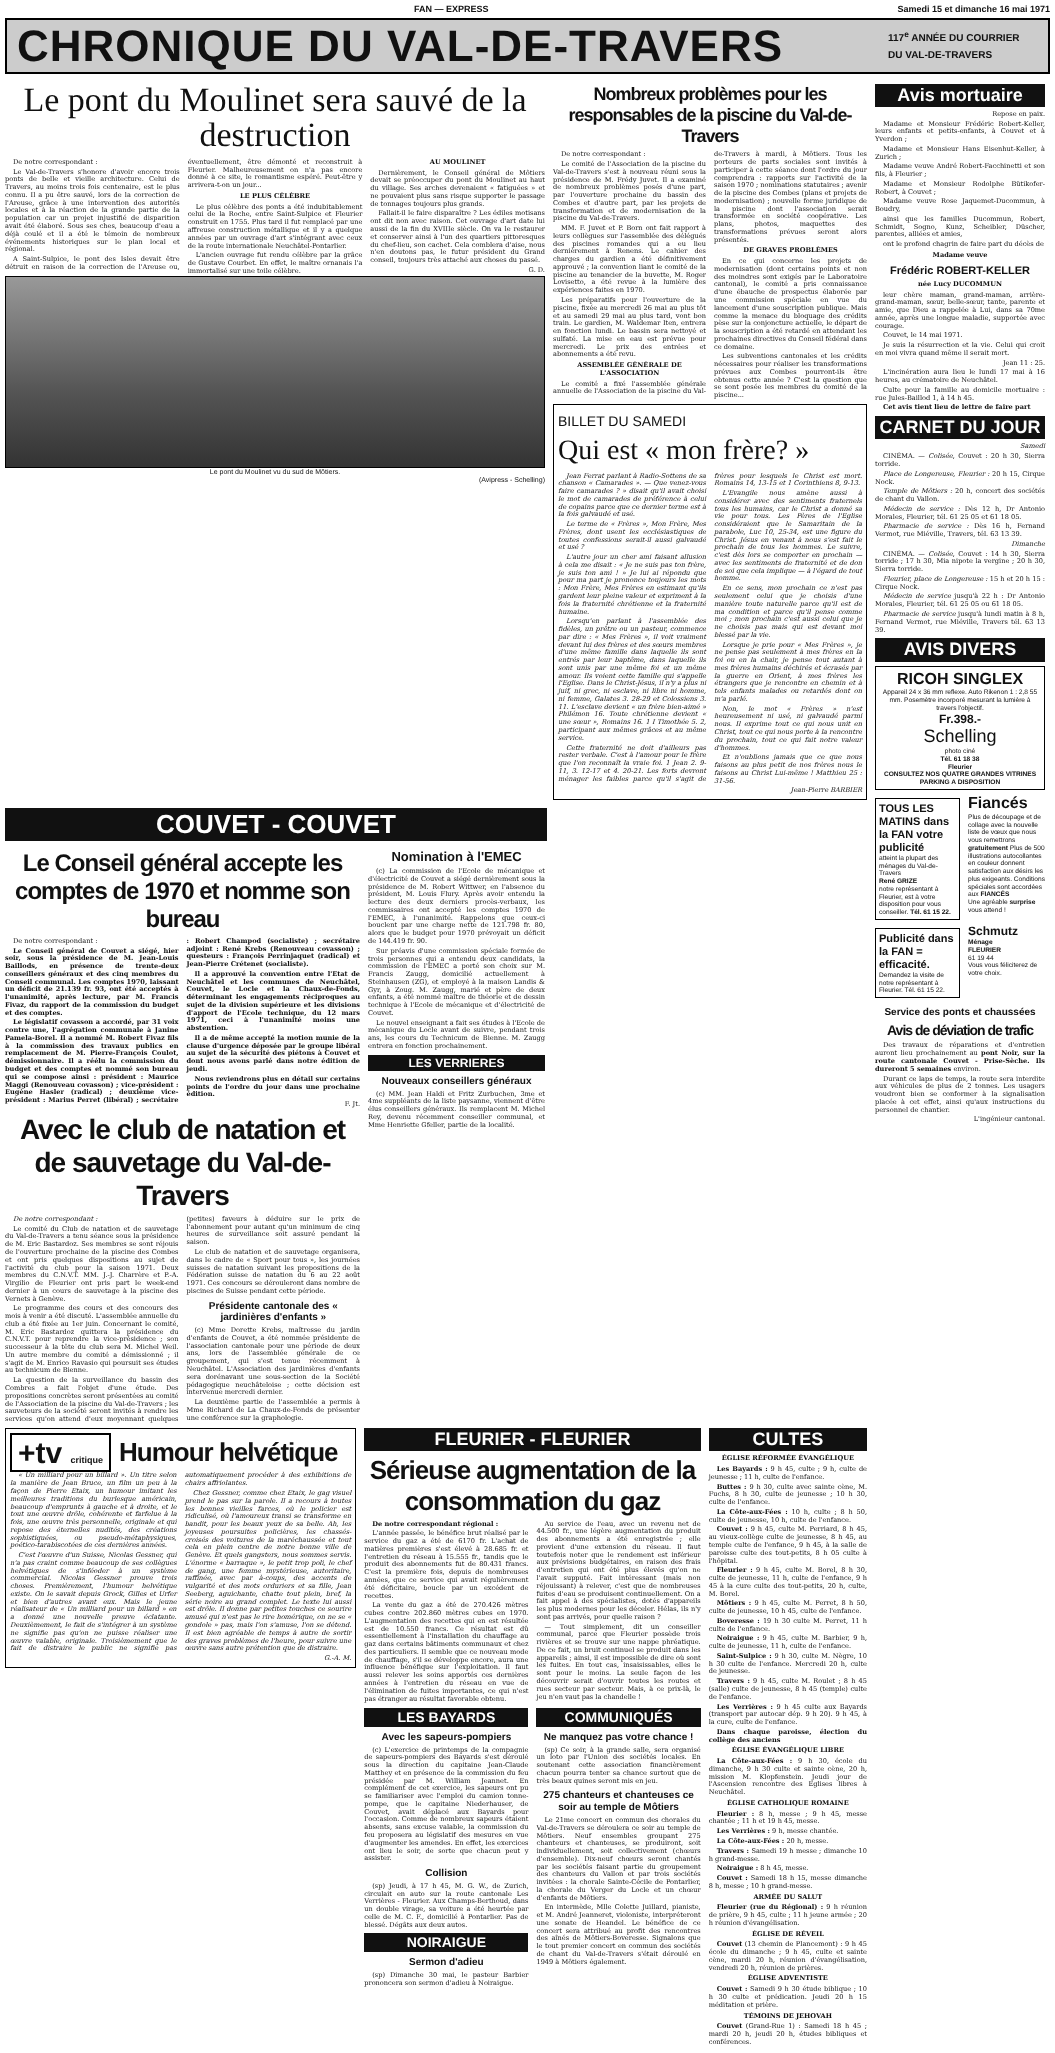FAN — EXPRESS Samedi 15 et dimanche 16 mai 1971
CHRONIQUE DU VAL-DE-TRAVERS
117<sup>e</sup> ANNÉE DU COURRIER
DU VAL-DE-TRAVERS
Le pont du Moulinet sera sauvé de la destruction
De notre correspondant :
Le Val-de-Travers s'honore d'avoir encore trois ponts de belle et vieille architecture. Celui de Travers, au moins trois fois centenaire, est le plus connu. Il a pu être sauvé, lors de la correction de l'Areuse, grâce à une intervention des autorités locales et à la réaction de la grande partie de la population car un projet injustifié de disparition avait été élaboré. Sous ses ches, beaucoup d'eau a déjà coulé et il a été le témoin de nombreux événements historiques sur le plan local et régional.
A Saint-Sulpice, le pont des Isles devait être détruit en raison de la correction de l'Areuse ou, éventuellement, être démonté et reconstruit à Fleurier. Malheureusement on n'a pas encore donné à ce site, le romantisme espéré. Peut-être y arrivera-t-on un jour...
LE PLUS CÉLÈBRE
Le plus célèbre des ponts a été indubitablement celui de la Roche, entre Saint-Sulpice et Fleurier construit en 1755. Plus tard il fut remplacé par une affreuse construction métallique et il y a quelque années par un ouvrage d'art s'intégrant avec ceux de la route internationale Neuchâtel-Pontarlier.
L'ancien ouvrage fut rendu célèbre par la grâce de Gustave Courbet. En effet, le maître ornanais l'a immortalisé sur une toile célèbre.
AU MOULINET
Dernièrement, le Conseil général de Môtiers devait se préoccuper du pont du Moulinet au haut du village. Ses arches devenaient « fatiguées » et ne pouvaient plus sans risque supporter le passage de tonnages toujours plus grands.
Fallait-il le faire disparaître ? Les édiles motisans ont dit non avec raison. Cet ouvrage d'art date lui aussi de la fin du XVIIIe siècle. On va le restaurer et conserver ainsi à l'un des quartiers pittoresques du chef-lieu, son cachet. Cela comblera d'aise, nous n'en doutons pas, le futur président du Grand conseil, toujours très attaché aux choses du passé.
G. D.
Le pont du Moulinet vu du sud de Môtiers.
(Avipress - Schelling)
Nombreux problèmes pour les responsables de la piscine du Val-de-Travers
De notre correspondant :
Le comité de l'Association de la piscine du Val-de-Travers s'est à nouveau réuni sous la présidence de M. Frédy Juvet. Il a examiné de nombreux problèmes posés d'une part, par l'ouverture prochaine du bassin des Combes et d'autre part, par les projets de transformation et de modernisation de la piscine du Val-de-Travers.
MM. F. Juvet et P. Born ont fait rapport à leurs collègues sur l'assemblée des délégués des piscines romandes qui a eu lieu dernièrement à Renens. Le cahier des charges du gardien a été définitivement approuvé ; la convention liant le comité de la piscine au tenancier de la buvette, M. Roger Lovisetto, a été revue à la lumière des expériences faites en 1970.
Les préparatifs pour l'ouverture de la piscine, fixée au mercredi 26 mai au plus tôt et au samedi 29 mai au plus tard, vont bon train. Le gardien, M. Waldemar Iten, entrera en fonction lundi. Le bassin sera nettoyé et sulfaté. La mise en eau est prévue pour mercredi. Le prix des entrées et abonnements a été revu.
ASSEMBLÉE GÉNÉRALE DE L'ASSOCIATION
Le comité a fixé l'assemblée générale annuelle de l'Association de la piscine du Val-de-Travers à mardi, à Môtiers. Tous les porteurs de parts sociales sont invités à participer à cette séance dont l'ordre du jour comprendra : rapports sur l'activité de la saison 1970 ; nominations statutaires ; avenir de la piscine des Combes (plans et projets de modernisation) ; nouvelle forme juridique de la piscine dont l'association serait transformée en société coopérative. Les plans, photos, maquettes des transformations prévues seront alors présentés.
DE GRAVES PROBLÈMES
En ce qui concerne les projets de modernisation (dont certains points et non des moindres sont exigés par le Laboratoire cantonal), le comité a pris connaissance d'une ébauche de prospectus élaborée par une commission spéciale en vue du lancement d'une souscription publique. Mais comme la menace du bloquage des crédits pèse sur la conjoncture actuelle, le départ de la souscription a été retardé en attendant les prochaines directives du Conseil fédéral dans ce domaine.
Les subventions cantonales et les crédits nécessaires pour réaliser les transformations prévues aux Combes pourront-ils être obtenus cette année ? C'est la question que se sont posée les membres du comité de la piscine...
BILLET DU SAMEDI
Qui est « mon frère? »
Jean Ferrat parlant à Radio-Sottens de sa chanson « Camarades ». — Que venez-vous faire camarades ? » disait qu'il avait choisi le mot de camarades de préférence à celui de copains parce que ce dernier terme est à la fois galvaudé et usé.
Le terme de « Frères », Mon Frère, Mes Frères, dont usent les ecclésiastiques de toutes confessions serait-il aussi galvaudé et usé ?
L'autre jour un cher ami faisant allusion à cela me disait : « Je ne suis pas ton frère, je suis ton ami ! » Je lui ai répondu que pour ma part je prononce toujours les mots : Mon Frère, Mes Frères en estimant qu'ils gardent leur pleine valeur et expriment à la fois la fraternité chrétienne et la fraternité humaine.
Lorsqu'en parlant à l'assemblée des fidèles, un prêtre ou un pasteur, commence par dire : « Mes Frères », il voit vraiment devant lui des frères et des sœurs membres d'une même famille dans laquelle ils sont entrés par leur baptême, dans laquelle ils sont unis par une même foi et un même amour. Ils voient cette famille qui s'appelle l'Eglise. Dans le Christ-Jésus, il n'y a plus ni juif, ni grec, ni esclave, ni libre ni homme, ni femme, Galates 3. 28-29 et Colossiens 3. 11. L'esclave devient « un frère bien-aimé » Philémon 16. Toute chrétienne devient « une sœur », Romains 16. 1 I Timothée 5. 2, participant aux mêmes grâces et au même service.
Cette fraternité ne doit d'ailleurs pas rester verbale. C'est à l'amour pour le frère que l'on reconnaît la vraie foi. 1 Jean 2. 9-11, 3. 12-17 et 4. 20-21. Les forts devront ménager les faibles parce qu'il s'agit de frères pour lesquels le Christ est mort. Romains 14, 13-15 et 1 Corinthiens 8, 9-13.
L'Evangile nous amène aussi à considérer avec des sentiments fraternels tous les humains, car le Christ a donné sa vie pour tous. Les Pères de l'Eglise considéraient que le Samaritain de la parabole, Luc 10, 25-34, est une figure du Christ. Jésus en venant à nous s'est fait le prochain de tous les hommes. Le suivre, c'est dès lors se comporter en prochain — avec les sentiments de fraternité et de don de soi que cela implique — à l'égard de tout homme.
En ce sens, mon prochain ce n'est pas seulement celui que je choisis d'une manière toute naturelle parce qu'il est de ma condition et parce qu'il pense comme moi ; mon prochain c'est aussi celui que je ne choisis pas mais qui est devant moi blessé par la vie.
Lorsque je prie pour « Mes Frères », je ne pense pas seulement à mes frères en la foi ou en la chair, je pense tout autant à mes frères humains déchirés et écrasés par la guerre en Orient, à mes frères les étrangers que je rencontre en chemin et à tels enfants malades ou retardés dont on m'a parlé.
Non, le mot « Frères » n'est heureusement ni usé, ni galvaudé parmi nous. Il exprime tout ce qui nous unit en Christ, tout ce qui nous porte à la rencontre du prochain, tout ce qui fait notre valeur d'hommes.
Et n'oublions jamais que ce que nous faisons au plus petit de nos frères nous le faisons au Christ Lui-même ! Matthieu 25 : 31-56.
Jean-Pierre BARBIER
COUVET - COUVET
Le Conseil général accepte les comptes de 1970 et nomme son bureau
De notre correspondant :
Le Conseil général de Couvet a siégé, hier soir, sous la présidence de M. Jean-Louis Baillods, en présence de trente-deux conseillers généraux et des cinq membres du Conseil communal. Les comptes 1970, laissant un déficit de 21.139 fr. 93, ont été acceptés à l'unanimité, après lecture, par M. Francis Fivaz, du rapport de la commission du budget et des comptes.
Le législatif covasson a accordé, par 31 voix contre une, l'agrégation communale à Janine Pamela-Borel. Il a nommé M. Robert Fivaz fils à la commission des travaux publics en remplacement de M. Pierre-François Coulot, démissionnaire. Il a réélu la commission du budget et des comptes et nommé son bureau qui se compose ainsi : président : Maurice Maggi (Renouveau covasson) ; vice-président : Eugène Hasler (radical) ; deuxième vice-président : Marius Perret (libéral) ; secrétaire : Robert Champod (socialiste) ; secrétaire adjoint : René Krebs (Renouveau covasson) ; questeurs : François Perrinjaquet (radical) et Jean-Pierre Crétenet (socialiste).
Il a approuvé la convention entre l'Etat de Neuchâtel et les communes de Neuchâtel, Couvet, le Locle et la Chaux-de-Fonds, déterminant les engagements réciproques au sujet de la division supérieure et les divisions d'apport de l'Ecole technique, du 12 mars 1971, ceci à l'unanimité moins une abstention.
Il a de même accepté la motion munie de la clause d'urgence déposée par le groupe libéral au sujet de la sécurité des piétons à Couvet et dont nous avons parlé dans notre édition de jeudi.
Nous reviendrons plus en détail sur certains points de l'ordre du jour dans une prochaine édition.
F. Jt.
Avec le club de natation et de sauvetage du Val-de-Travers
De notre correspondant :
Le comité du Club de natation et de sauvetage du Val-de-Travers a tenu séance sous la présidence de M. Eric Bastardoz. Ses membres se sont réjouis de l'ouverture prochaine de la piscine des Combes et ont pris quelques dispositions au sujet de l'activité du club pour la saison 1971. Deux membres du C.N.V.T. MM. J.-J. Charrère et P.-A. Virgilio de Fleurier ont pris part le week-end dernier à un cours de sauvetage à la piscine des Vernets à Genève.
Le programme des cours et des concours des mois à venir a été discuté. L'assemblée annuelle du club a été fixée au 1er juin. Concernant le comité, M. Eric Bastardoz quittera la présidence du C.N.V.T. pour reprendre la vice-présidence ; son successeur à la tête du club sera M. Michel Weil. Un autre membre du comité a démissionné ; il s'agit de M. Enrico Ravasio qui poursuit ses études au technicum de Bienne.
La question de la surveillance du bassin des Combres a fait l'objet d'une étude. Des propositions concrètes seront présentées au comité de l'Association de la piscine du Val-de-Travers ; les sauveteurs de la société seront invités à rendre les services qu'on attend d'eux moyennant quelques (petites) faveurs à déduire sur le prix de l'abonnement pour autant qu'un minimum de cinq heures de surveillance soit assuré pendant la saison.
Le club de natation et de sauvetage organisera, dans le cadre de « Sport pour tous », les journées suisses de natation suivant les propositions de la Fédération suisse de natation du 6 au 22 août 1971. Ces concours se dérouleront dans nombre de piscines de Suisse pendant cette période.
Présidente cantonale des « jardinières d'enfants »
(c) Mme Dorette Krebs, maîtresse du jardin d'enfants de Couvet, a été nommée présidente de l'association cantonale pour une période de deux ans, lors de l'assemblée générale de ce groupement, qui s'est tenue récemment à Neuchâtel. L'Association des jardinières d'enfants sera dorénavant une sous-section de la Société pédagogique neuchâteloise ; cette décision est intervenue mercredi dernier.
La deuxième partie de l'assemblée a permis à Mme Richard de La Chaux-de-Fonds de présenter une conférence sur la graphologie.
Nomination à l'EMEC
(c) La commission de l'Ecole de mécanique et d'électricité de Couvet a siégé dernièrement sous la présidence de M. Robert Wittwer, en l'absence du président, M. Louis Flury. Après avoir entendu la lecture des deux derniers procès-verbaux, les commissaires ont accepté les comptes 1970 de l'EMEC, à l'unanimité. Rappelons que ceux-ci bouclent par une charge nette de 121.798 fr. 80, alors que le budget pour 1970 prévoyait un déficit de 144.419 fr. 90.
Sur préavis d'une commission spéciale formée de trois personnes qui a entendu deux candidats, la commission de l'EMEC a porté son choix sur M. Francis Zaugg, domicilié actuellement à Steinhausen (ZG), et employé à la maison Landis & Gyr, à Zoug. M. Zaugg, marié et père de deux enfants, a été nommé maître de théorie et de dessin technique à l'Ecole de mécanique et d'électricité de Couvet.
Le nouvel enseignant a fait ses études à l'Ecole de mécanique du Locle avant de suivre, pendant trois ans, les cours du Technicum de Bienne. M. Zaugg entrera en fonction prochainement.
LES VERRIERES
Nouveaux conseillers généraux
(c) MM. Jean Haldi et Fritz Zurbuchen, 3me et 4me suppléants de la liste paysanne, viennent d'être élus conseillers généraux. Ils remplacent M. Michel Rey, devenu récemment conseiller communal, et Mme Henriette Gfeller, partie de la localité.
+tv critique
Humour helvétique
« Un milliard pour un billard ». Un titre selon la manière de Jean Bruce, un film un peu à la façon de Pierre Etaix, un humour imitant les meilleures traditions du burlesque américain, beaucoup d'emprunts à gauche et à droite, et le tout une œuvre drôle, cohérente et farfelue à la fois, une œuvre très personnelle, originale et qui repose des éternelles nudités, des créations sophistiquées, ou pseudo-métaphysiques, poético-tarabiscotées de ces dernières années.
C'est l'œuvre d'un Suisse, Nicolas Gessner, qui n'a pas craint comme beaucoup de ses collègues helvétiques de s'inféoder à un système commercial. Nicolas Gessner prouve trois choses. Premièrement, l'humour helvétique existe. On le savait depuis Grock, Gilles et Urfer et bien d'autres avant eux. Mais le jeune réalisateur de « Un milliard pour un billard » en a donné une nouvelle preuve éclatante. Deuxièmement, le fait de s'intégrer à un système ne signifie pas qu'on ne puisse réaliser une œuvre valable, originale. Troisièmement que le fait de distraire le public ne signifie pas automatiquement procéder à des exhibitions de chairs affriolantes.
Chez Gessner, comme chez Etaix, le gag visuel prend le pas sur la parole. Il a recours à toutes les bonnes vieilles farces, où le policier est ridiculisé, où l'amoureux transi se transforme en bandit, pour les beaux yeux de sa belle. Ah, les joyeuses poursuites policières, les chassés-croisés des voitures de la maréchaussée et tout cela en plein centre de notre bonne ville de Genève. Et quels gangsters, nous sommes servis. L'énorme « barraque », le petit trop poli, le chef de gang, une femme mystérieuse, autoritaire, raffinée, avec par à-coups, des accents de vulgarité et des mots orduriers et sa fille, Jean Seeberg, aguichante, chatte tout plein, bref, la série noire au grand complet. Le texte lui aussi est drôle. Il donne par petites touches ce sourire amusé qui n'est pas le rire homérique, on ne se « gondole » pas, mais l'on s'amuse, l'on se détend. Il est bien agréable de temps à autre de sortir des graves problèmes de l'heure, pour suivre une œuvre sans autre prétention que de distraire.
G.-A. M.
FLEURIER - FLEURIER
Sérieuse augmentation de la consommation du gaz
De notre correspondant régional :
L'année passée, le bénéfice brut réalisé par le service du gaz a été de 6170 fr. L'achat de matières premières s'est élevé à 28.685 fr. et l'entretien du réseau à 15.555 fr., tandis que le produit des abonnements fut de 80.431 francs. C'est la première fois, depuis de nombreuses années, que ce service qui avait régulièrement été déficitaire, boucle par un excédent de recettes.
La vente du gaz a été de 270.426 mètres cubes contre 202.860 mètres cubes en 1970. L'augmentation des recettes qui en est résultée est de 10.550 francs. Ce résultat est dû essentiellement à l'installation du chauffage au gaz dans certains bâtiments communaux et chez des particuliers. Il semble que ce nouveau mode de chauffage, s'il se développe encore, aura une influence bénéfique sur l'exploitation. Il faut aussi relever les soins apportés ces dernières années à l'entretien du réseau en vue de l'élimination de fuites importantes, ce qui n'est pas étranger au résultat favorable obtenu.
Au service de l'eau, avec un revenu net de 44.500 fr., une légère augmentation du produit des abonnements a été enregistrée ; elle provient d'une extension du réseau. Il faut toutefois noter que le rendement est inférieur aux prévisions budgétaires, en raison des frais d'entretien qui ont été plus élevés qu'on ne l'avait supputé. Fait intéressant (mais non réjouissant) à relever, c'est que de nombreuses fuites d'eau se produisent continuellement. On a fait appel à des spécialistes, dotés d'appareils les plus modernes pour les déceler. Hélas, ils n'y sont pas arrivés, pour quelle raison ?
— Tout simplement, dit un conseiller communal, parce que Fleurier possède trois rivières et se trouve sur une nappe phréatique. De ce fait, un bruit continuel se produit dans les appareils ; ainsi, il est impossible de dire où sont les fuites. En tout cas, insaisissables, elles le sont pour le moins. La seule façon de les découvrir serait d'ouvrir toutes les routes et rues secteur par secteur. Mais, à ce prix-là, le jeu n'en vaut pas la chandelle !
LES BAYARDS
Avec les sapeurs-pompiers
(c) L'exercice de printemps de la compagnie de sapeurs-pompiers des Bayards s'est déroulé sous la direction du capitaine Jean-Claude Matthey et en présence de la commission du feu présidée par M. William Jeannet. En complément de cet exercice, les sapeurs ont pu se familiariser avec l'emploi du camion tonne-pompe, que le capitaine Niederhauser, de Couvet, avait déplacé aux Bayards pour l'occasion. Comme de nombreux sapeurs étaient absents, sans excuse valable, la commission du feu proposera au législatif des mesures en vue d'augmenter les amendes. En effet, les exercices ont lieu le soir, de sorte que chacun peut y assister.
Collision
(sp) Jeudi, à 17 h 45, M. G. W., de Zurich, circulait en auto sur la route cantonale Les Verrières - Fleurier. Aux Champs-Berthoud, dans un double virage, sa voiture a été heurtée par celle de M. C. F., domicilié à Pontarlier. Pas de blessé. Dégâts aux deux autos.
NOIRAIGUE
Sermon d'adieu
(sp) Dimanche 30 mai, le pasteur Barbier prononcera son sermon d'adieu à Noiraigue.
COMMUNIQUÉS
Ne manquez pas votre chance !
(sp) Ce soir, à la grande salle, sera organisé un loto par l'Union des sociétés locales. En soutenant cette association financièrement chacun pourra tenter sa chance surtout que de très beaux quines seront mis en jeu.
275 chanteurs et chanteuses ce soir au temple de Môtiers
Le 21me concert en commun des chorales du Val-de-Travers se déroulera ce soir au temple de Môtiers. Neuf ensembles groupant 275 chanteurs et chanteuses, se produiront, soit individuellement, soit collectivement (chœurs d'ensemble). Dix-neuf chœurs seront chantés par les sociétés faisant partie du groupement des chanteurs du Vallon et par trois sociétés invitées : la chorale Sainte-Cécile de Pontarlier, la chorale du Verger du Locle et un chœur d'enfants de Môtiers.
En intermède, Mlle Colette Juillard, pianiste, et M. André Jeanneret, violoniste, interpréteront une sonate de Heandel. Le bénéfice de ce concert sera attribué au profit des rencontres des aînés de Môtiers-Boveresse. Signalons que le tout premier concert en commun des sociétés de chant du Val-de-Travers s'était déroulé en 1949 à Môtiers également.
CULTES
ÉGLISE RÉFORMÉE ÉVANGÉLIQUE
Les Bayards : 9 h 45, culte ; 9 h, culte de jeunesse ; 11 h, culte de l'enfance.
Buttes : 9 h 30, culte avec sainte cène, M. Fuchs, 8 h 30, culte de jeunesse ; 10 h 30, culte de l'enfance.
La Côte-aux-Fées : 10 h, culte ; 8 h 50, culte de jeunesse, 10 h, culte de l'enfance.
Couvet : 9 h 45, culte M. Perriard, 8 h 45, au vieux-collège culte de jeunesse, 8 h 45, au temple culte de l'enfance, 9 h 45, à la salle de paroisse culte des tout-petits, 8 h 05 culte à l'hôpital.
Fleurier : 9 h 45, culte M. Borel, 8 h 30, culte de jeunesse, 11 h, culte de l'enfance, 9 h 45 à la cure culte des tout-petits, 20 h, culte, M. Borel.
Môtiers : 9 h 45, culte M. Perret, 8 h 50, culte de jeunesse, 10 h 45, culte de l'enfance.
Boveresse : 19 h 30 culte M. Perret, 11 h culte de l'enfance.
Noiraigue : 9 h 45, culte M. Barbier, 9 h, culte de jeunesse, 11 h, culte de l'enfance.
Saint-Sulpice : 9 h 30, culte M. Nègre, 10 h 30 culte de l'enfance. Mercredi 20 h, culte de jeunesse.
Travers : 9 h 45, culte M. Roulet ; 8 h 45 (salle) culte de jeunesse, 8 h 45 (temple) culte de l'enfance.
Les Verrières : 9 h 45 culte aux Bayards (transport par autocar dép. 9 h 20). 9 h 45, à la cure, culte de l'enfance.
Dans chaque paroisse, élection du collège des anciens
ÉGLISE ÉVANGÉLIQUE LIBRE
La Côte-aux-Fées : 9 h 30, école du dimanche, 9 h 30 culte et sainte cène, 20 h, mission M. Klopfenstein. Jeudi jour de l'Ascension rencontre des Eglises libres à Neuchâtel.
ÉGLISE CATHOLIQUE ROMAINE
Fleurier : 8 h, messe ; 9 h 45, messe chantée ; 11 h et 19 h 45, messe.
Les Verrières : 9 h, messe chantée.
La Côte-aux-Fées : 20 h, messe.
Travers : Samedi 19 h messe ; dimanche 10 h grand-messe.
Noiraigue : 8 h 45, messe.
Couvet : Samedi 18 h 15, messe dimanche 8 h, messe ; 10 h grand-messe.
ARMÉE DU SALUT
Fleurier (rue du Régional) : 9 h réunion de prière, 9 h 45, culte ; 11 h jeune armée ; 20 h réunion d'évangélisation.
ÉGLISE DE RÉVEIL
Couvet (13 chemin de Plancemont) : 9 h 45 école du dimanche ; 9 h 45, culte et sainte cène, mardi 20 h, réunion d'évangélisation, vendredi 20 h, réunion de prières.
ÉGLISE ADVENTISTE
Couvet : Samedi 9 h 30 étude biblique ; 10 h 30 culte et prédication. Jeudi 20 h 15 méditation et prière.
TÉMOINS DE JEHOVAH
Couvet (Grand-Rue 1) : Samedi 18 h 45 ; mardi 20 h, jeudi 20 h, études bibliques et conférences.
Avis mortuaire
Repose en paix.
Madame et Monsieur Frédéric Robert-Keller, leurs enfants et petits-enfants, à Couvet et à Yverdon ;
Madame et Monsieur Hans Eisenhut-Keller, à Zurich ;
Madame veuve André Robert-Facchinetti et son fils, à Fleurier ;
Madame et Monsieur Rodolphe Bütikofer-Robert, à Couvet ;
Madame veuve Rose Jaquemet-Ducommun, à Boudry,
ainsi que les familles Ducommun, Robert, Schmidt, Sogno, Kunz, Scheibler, Düscher, parentes, alliées et amies,
ont le profond chagrin de faire part du décès de
Madame veuve
Frédéric ROBERT-KELLER
née Lucy DUCOMMUN
leur chère maman, grand-maman, arrière-grand-maman, sœur, belle-sœur, tante, parente et amie, que Dieu a rappelée à Lui, dans sa 70me année, après une longue maladie, supportée avec courage.
Couvet, le 14 mai 1971.
Je suis la résurrection et la vie. Celui qui croit en moi vivra quand même il serait mort.
Jean 11 : 25.
L'incinération aura lieu le lundi 17 mai à 16 heures, au crématoire de Neuchâtel.
Culte pour la famille au domicile mortuaire : rue Jules-Baillod 1, à 14 h 45.
Cet avis tient lieu de lettre de faire part
CARNET DU JOUR
Samedi
CINÉMA. — Colisée, Couvet : 20 h 30, Sierra torride.
Place de Longereuse, Fleurier : 20 h 15, Cirque Nock.
Temple de Môtiers : 20 h, concert des sociétés de chant du Vallon.
Médecin de service : Dès 12 h, Dr Antonio Morales, Fleurier, tél. 61 25 05 et 61 18 05.
Pharmacie de service : Dès 16 h, Fernand Vermot, rue Miéville, Travers, tél. 63 13 39.
Dimanche
CINÉMA. — Colisée, Couvet : 14 h 30, Sierra torride ; 17 h 30, Mia nipote la vergine ; 20 h 30, Sierra torride.
Fleurier, place de Longereuse : 15 h et 20 h 15 : Cirque Nock.
Médecin de service jusqu'à 22 h : Dr Antonio Morales, Fleurier, tél. 61 25 05 ou 61 18 05.
Pharmacie de service jusqu'à lundi matin à 8 h, Fernand Vermot, rue Miéville, Travers tél. 63 13 39.
AVIS DIVERS
RICOH SINGLEX
Appareil 24 x 36 mm reflexe. Auto Rikenon 1 : 2,8 55 mm. Posemètre incorporé mesurant la lumière à travers l'objectif.
Fr.398.-
Schelling
photo ciné
Tél. 61 18 38
Fleurier
CONSULTEZ NOS QUATRE GRANDES VITRINES PARKING A DISPOSITION
TOUS LES MATINS dans la FAN votre publicité
atteint la plupart des ménages du Val-de-Travers
René GRIZE
notre représentant à Fleurier, est à votre disposition pour vous conseiller. Tél. 61 15 22.
Fiancés
Plus de découpage et de collage avec la nouvelle liste de vœux que nous vous remettrons gratuitement Plus de 500 illustrations autocollantes en couleur donnent satisfaction aux désirs les plus exigeants. Conditions spéciales sont accordées aux FIANCÉS
Une agréable surprise vous attend !
Publicité dans la FAN = efficacité.
Demandez la visite de notre représentant à Fleurier. Tél. 61 15 22.
Schmutz
Ménage
FLEURIER
61 19 44
Vous vous féliciterez de votre choix.
Service des ponts et chaussées
Avis de déviation de trafic
Des travaux de réparations et d'entretien auront lieu prochainement au pont Noir, sur la route cantonale Couvet - Prise-Sèche. Ils dureront 5 semaines environ.
Durant ce laps de temps, la route sera interdite aux véhicules de plus de 2 tonnes. Les usagers voudront bien se conformer à la signalisation placée à cet effet, ainsi qu'aux instructions du personnel de chantier.
L'ingénieur cantonal.